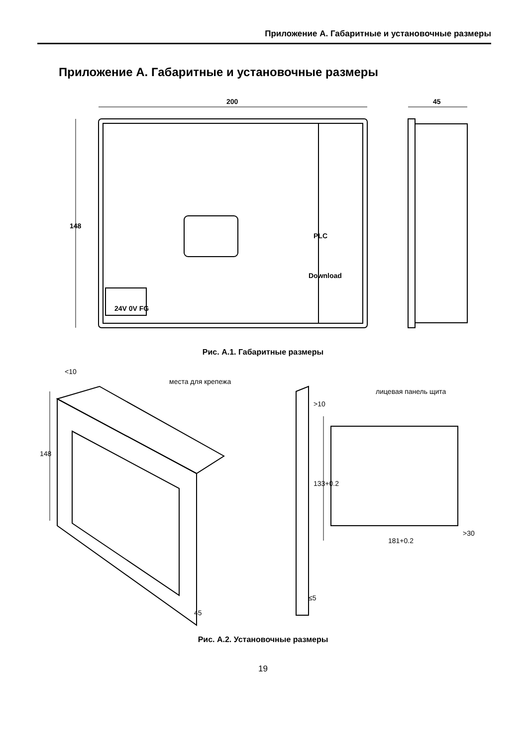Приложение А. Габаритные и установочные размеры
Приложение А. Габаритные и установочные размеры
200
45
148
PLC
Download
24V 0V FG
Рис. А.1. Габаритные размеры
места для крепежа
лицевая панель щита
<10
148
45
>10
133+0.2
181+0.2
>30
≤5
Рис. А.2. Установочные размеры
19